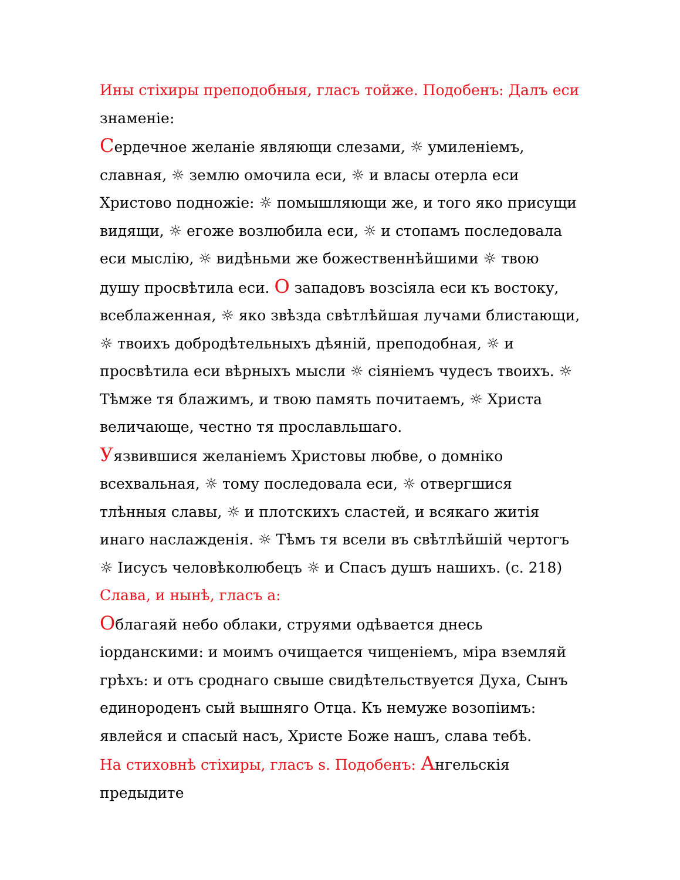Ины стіхиры преподобныя, гласъ тойже. Подобенъ: Далъ еси знаменіе:
Сердечное желаніе являющи слезами, ☼ умиленіемъ, славная, ☼ землю омочила еси, ☼ и власы отерла еси Христово подножіе: ☼ помышляющи же, и того яко присущи видящи, ☼ егоже возлюбила еси, ☼ и стопамъ последовала еси мыслію, ☼ видѣньми же божественнѣйшими ☼ твою душу просвѣтила еси. О западовъ возсіяла еси къ востоку, всеблаженная, ☼ яко звѣзда свѣтлѣйшая лучами блистающи, ☼ твоихъ добродѣтельныхъ дѣяній, преподобная, ☼ и просвѣтила еси вѣрныхъ мысли ☼ сіяніемъ чудесъ твоихъ. ☼ Тѣмже тя блажимъ, и твою память почитаемъ, ☼ Христа величающе, честно тя прославльшаго.
Уязвившися желаніемъ Христовы любве, о домніко всехвальная, ☼ тому последовала еси, ☼ отвергшися тлѣнныя славы, ☼ и плотскихъ сластей, и всякаго житія инаго наслажденія. ☼ Тѣмъ тя всели въ свѣтлѣйшій чертогъ ☼ Іисусъ человѣколюбецъ ☼ и Спасъ душъ нашихъ. (с. 218)
Слава, и нынѣ, гласъ а:
Облагаяй небо облаки, струями одѣвается днесь іорданскими: и моимъ очищается чищеніемъ, міра вземляй грѣхъ: и отъ сроднаго свыше свидѣтельствуется Духа, Сынъ единороденъ сый вышняго Отца. Къ немуже возопіимъ: явлейся и спасый насъ, Христе Боже нашъ, слава тебѣ.
На стиховнѣ стіхиры, гласъ s. Подобенъ: Ангельскія предыдите